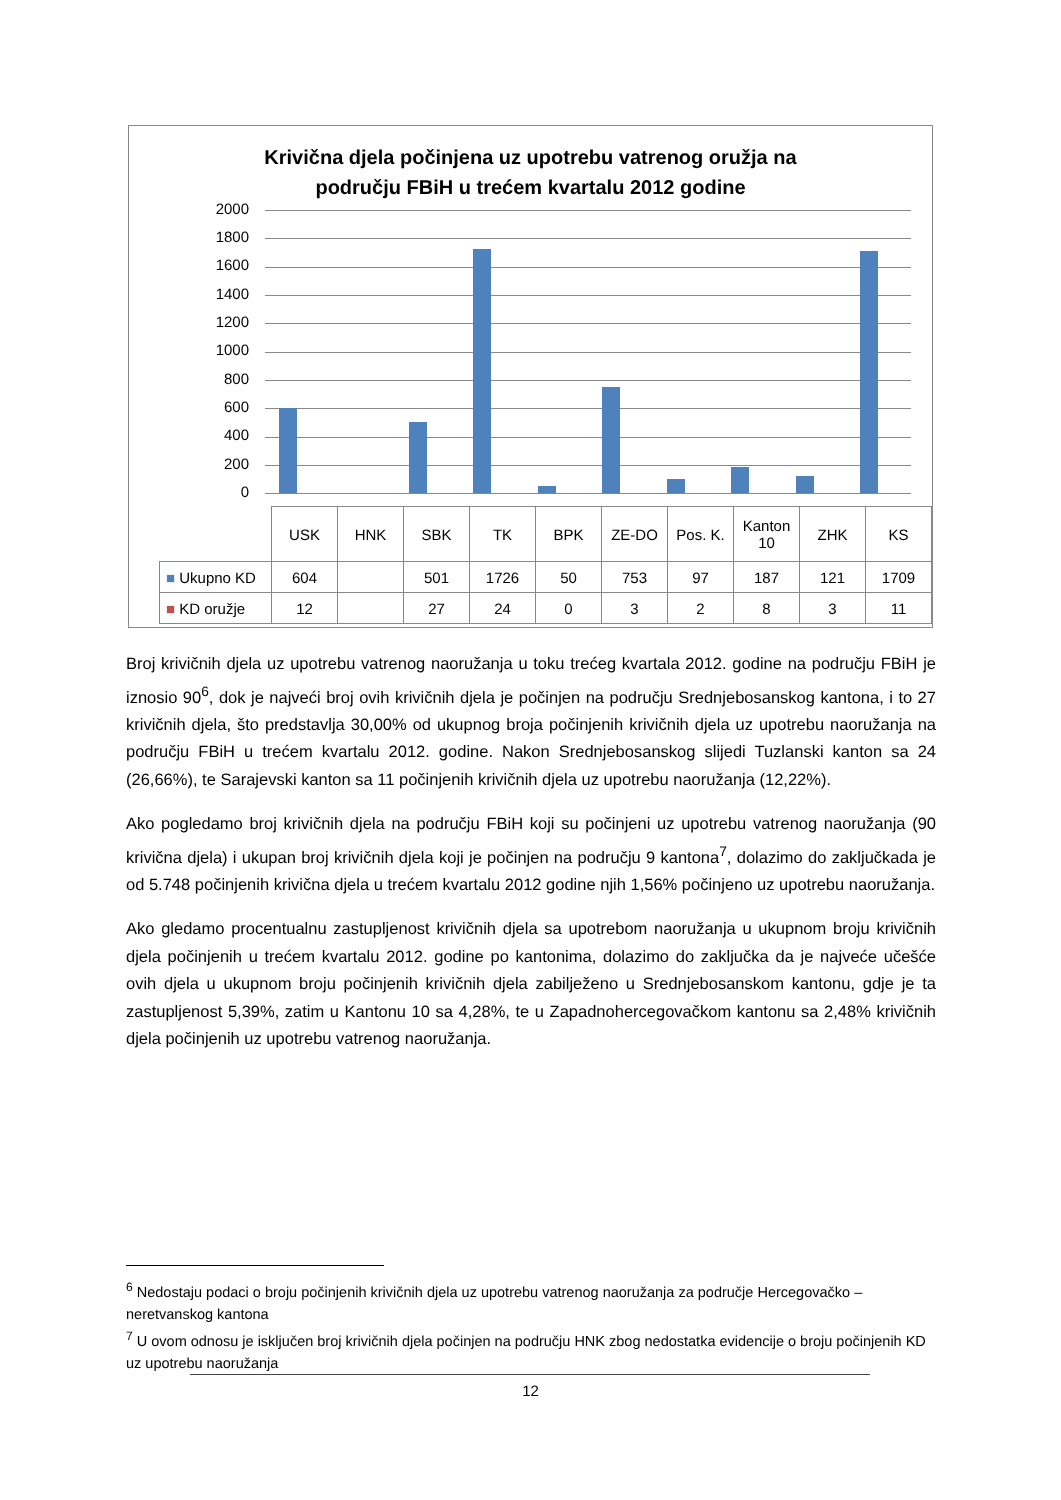Krivična djela počinjena uz upotrebu vatrenog oružja na
području FBiH u trećem kvartalu 2012 godine
2000
1800
1600
1400
1200
1000
800
600
400
200
0
| | USK | HNK | SBK | TK | BPK | ZE-DO | Pos. K. | Kanton 10 | ZHK | KS |
| --- | --- | --- | --- | --- | --- | --- | --- | --- | --- | --- |
| ■ Ukupno KD | 604 | | 501 | 1726 | 50 | 753 | 97 | 187 | 121 | 1709 |
| ■ KD oružje | 12 | | 27 | 24 | 0 | 3 | 2 | 8 | 3 | 11 |
Broj krivičnih djela uz upotrebu vatrenog naoružanja u toku trećeg kvartala 2012. godine na području FBiH je iznosio 90<sup>6</sup>, dok je najveći broj ovih krivičnih djela je počinjen na području Srednjebosanskog kantona, i to 27 krivičnih djela, što predstavlja 30,00% od ukupnog broja počinjenih krivičnih djela uz upotrebu naoružanja na području FBiH u trećem kvartalu 2012. godine. Nakon Srednjebosanskog slijedi Tuzlanski kanton sa 24 (26,66%), te Sarajevski kanton sa 11 počinjenih krivičnih djela uz upotrebu naoružanja (12,22%).
Ako pogledamo broj krivičnih djela na području FBiH koji su počinjeni uz upotrebu vatrenog naoružanja (90 krivična djela) i ukupan broj krivičnih djela koji je počinjen na području 9 kantona<sup>7</sup>, dolazimo do zaključkada je od 5.748 počinjenih krivična djela u trećem kvartalu 2012 godine njih 1,56% počinjeno uz upotrebu naoružanja.
Ako gledamo procentualnu zastupljenost krivičnih djela sa upotrebom naoružanja u ukupnom broju krivičnih djela počinjenih u trećem kvartalu 2012. godine po kantonima, dolazimo do zaključka da je najveće učešće ovih djela u ukupnom broju počinjenih krivičnih djela zabilježeno u Srednjebosanskom kantonu, gdje je ta zastupljenost 5,39%, zatim u Kantonu 10 sa 4,28%, te u Zapadnohercegovačkom kantonu sa 2,48% krivičnih djela počinjenih uz upotrebu vatrenog naoružanja.
<sup>6</sup> Nedostaju podaci o broju počinjenih krivičnih djela uz upotrebu vatrenog naoružanja za područje Hercegovačko – neretvanskog kantona
<sup>7</sup> U ovom odnosu je isključen broj krivičnih djela počinjen na području HNK zbog nedostatka evidencije o broju počinjenih KD uz upotrebu naoružanja
12